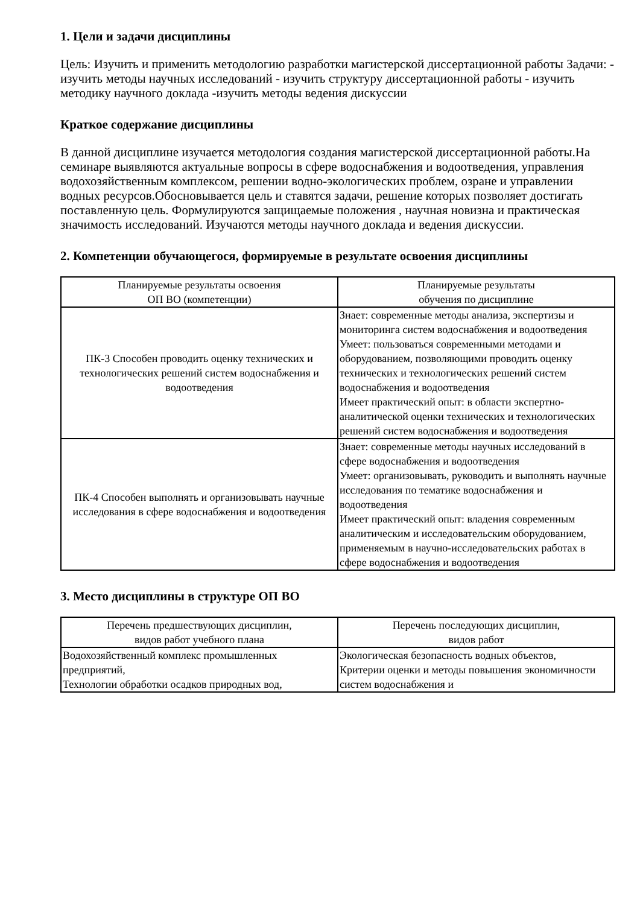1. Цели и задачи дисциплины
Цель: Изучить и применить методологию разработки магистерской диссертационной работы Задачи: - изучить методы научных исследований - изучить структуру диссертационной работы - изучить методику научного доклада -изучить методы ведения дискуссии
Краткое содержание дисциплины
В данной дисциплине изучается методология создания магистерской диссертационной работы.На семинаре выявляются актуальные вопросы в сфере водоснабжения и водоотведения, управления водохозяйственным комплексом, решении водно-экологических проблем, озране и управлении водных ресурсов.Обосновывается цель и ставятся задачи, решение которых позволяет достигать поставленную цель. Формулируются защищаемые положения , научная новизна и практическая значимость исследований. Изучаются методы научного доклада и ведения дискуссии.
2. Компетенции обучающегося, формируемые в результате освоения дисциплины
| Планируемые результаты освоения ОП ВО (компетенции) | Планируемые результаты обучения по дисциплине |
| --- | --- |
| ПК-3 Способен проводить оценку технических и технологических решений систем водоснабжения и водоотведения | Знает: современные методы анализа, экспертизы и мониторинга систем водоснабжения и водоотведения Умеет: пользоваться современными методами и оборудованием, позволяющими проводить оценку технических и технологических решений систем водоснабжения и водоотведения Имеет практический опыт: в области экспертно-аналитической оценки технических и технологических решений систем водоснабжения и водоотведения |
| ПК-4 Способен выполнять и организовывать научные исследования в сфере водоснабжения и водоотведения | Знает: современные методы научных исследований в сфере водоснабжения и водоотведения Умеет: организовывать, руководить и выполнять научные исследования по тематике водоснабжения и водоотведения Имеет практический опыт: владения современным аналитическим и исследовательским оборудованием, применяемым в научно-исследовательских работах в сфере водоснабжения и водоотведения |
3. Место дисциплины в структуре ОП ВО
| Перечень предшествующих дисциплин, видов работ учебного плана | Перечень последующих дисциплин, видов работ |
| --- | --- |
| Водохозяйственный комплекс промышленных предприятий, Технологии обработки осадков природных вод, | Экологическая безопасность водных объектов, Критерии оценки и методы повышения экономичности систем водоснабжения и |